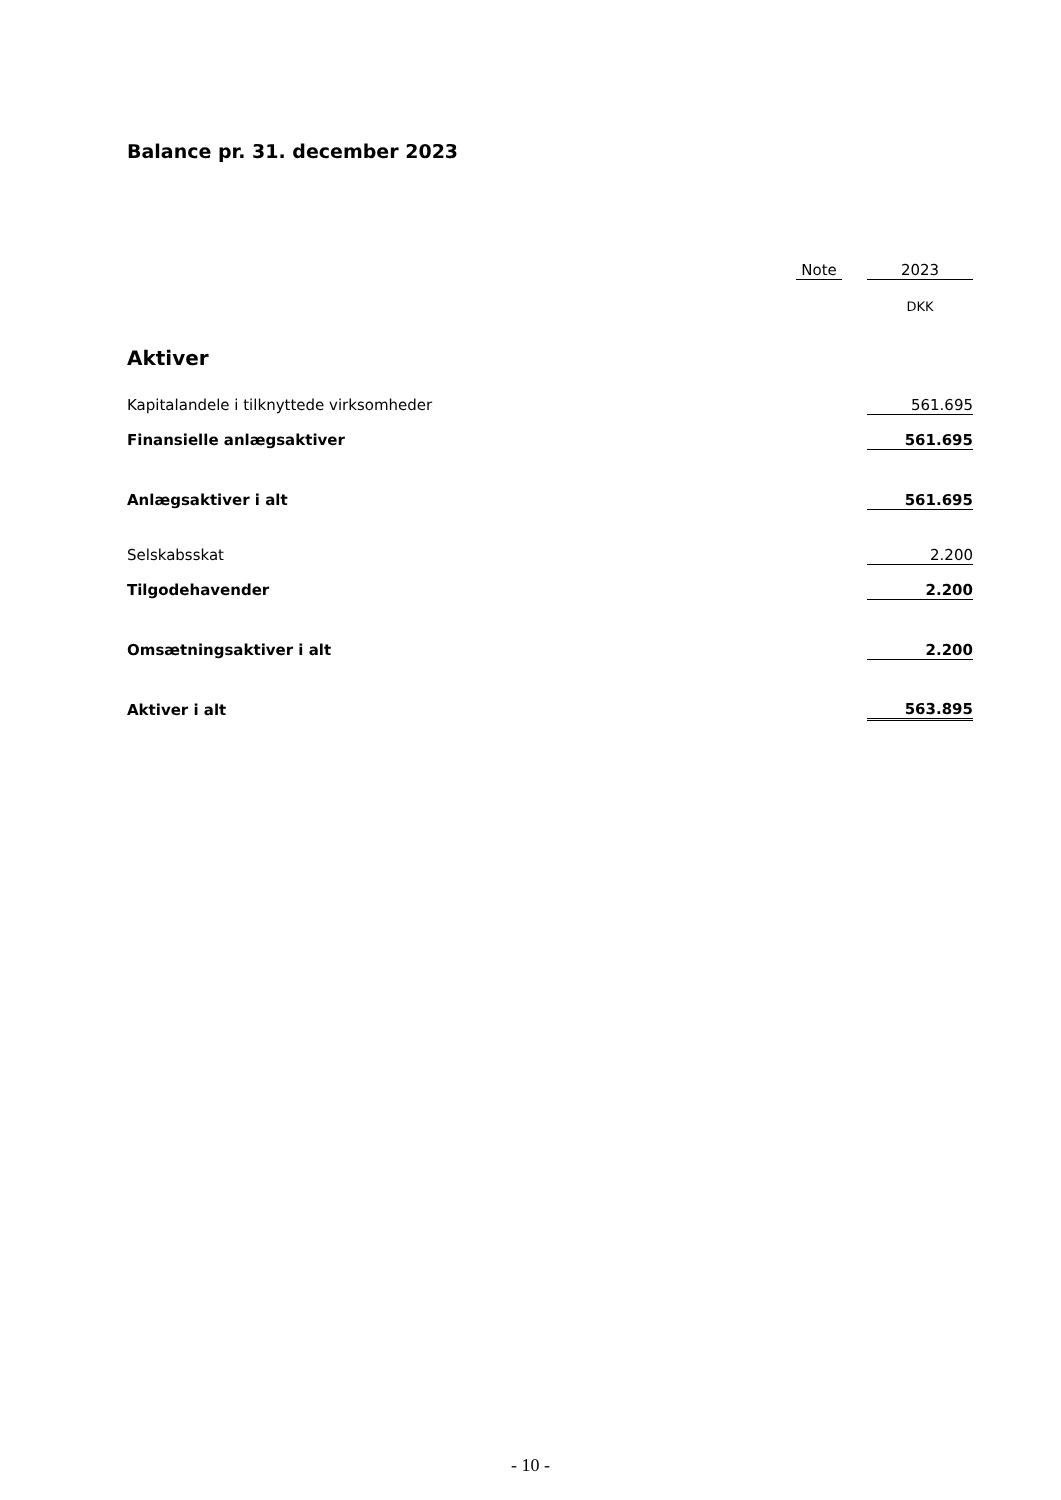Balance pr. 31. december 2023
| | Note | | 2023 |
| | | | DKK |
| Aktiver | | | |
| Kapitalandele i tilknyttede virksomheder | | | 561.695 |
| Finansielle anlægsaktiver | | | 561.695 |
| Anlægsaktiver i alt | | | 561.695 |
| Selskabsskat | | | 2.200 |
| Tilgodehavender | | | 2.200 |
| Omsætningsaktiver i alt | | | 2.200 |
| Aktiver i alt | | | 563.895 |
- 10 -